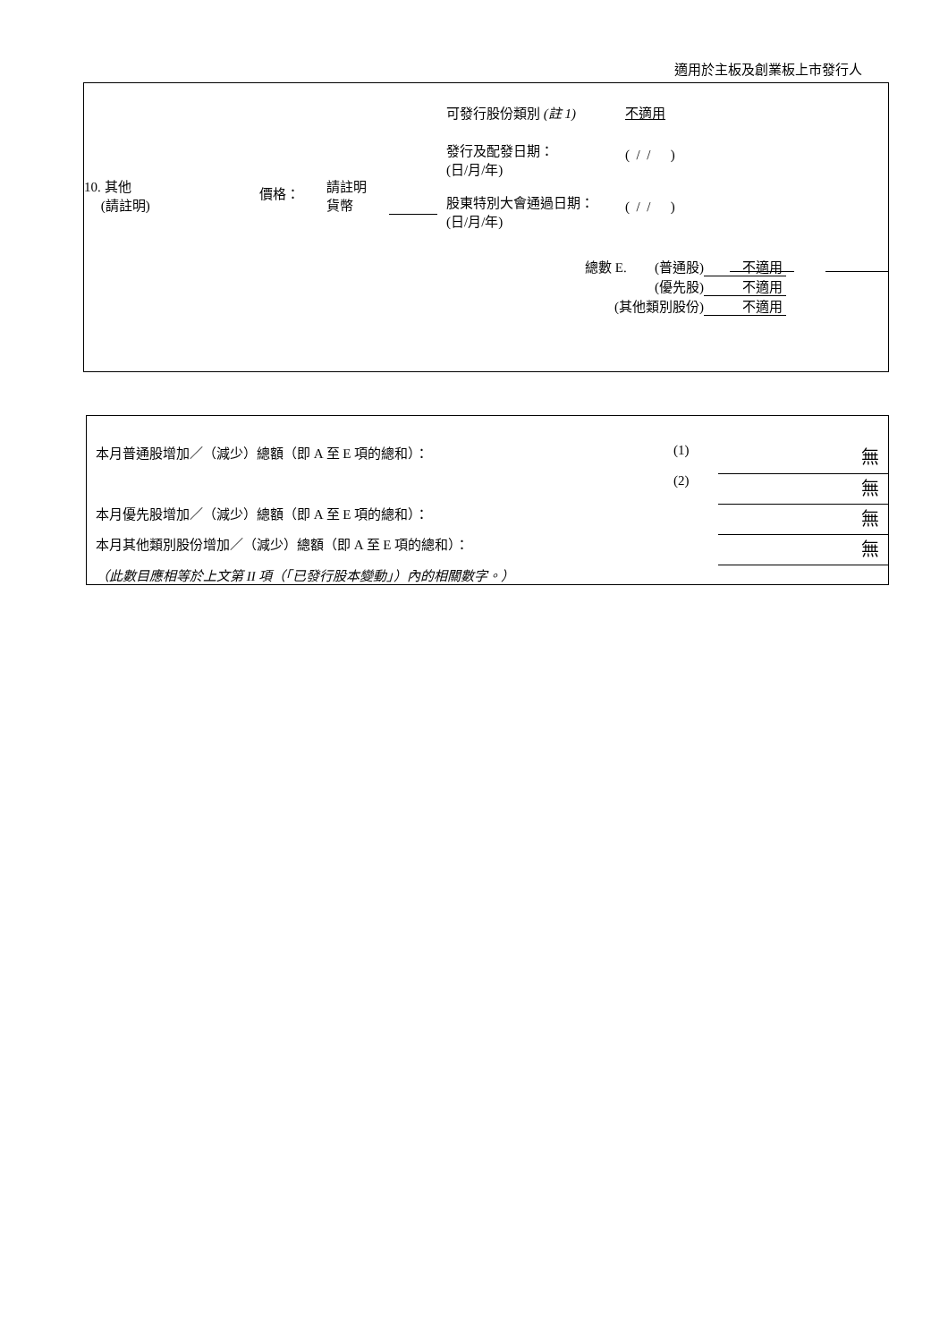適用於主板及創業板上市發行人
| / 10. 其他 (請註明) / 價格： / 請註明 貨幣 / / | / 可發行股份類別 (註 1) / 不適用 / / 發行及配發日期： (日/月/年) / ( / / ) / / 股東特別大會通過日期： (日/月/年) / ( / / ) / |
| 總數 E. | (普通股) | 不適用 |
| | (優先股) | 不適用 |
| (其他類別股份) | | 不適用 |
| 本月普通股增加／（減少）總額（即 A 至 E 項的總和）： | (1) | 無 |
| | (2) | 無 |
| 本月優先股增加／（減少）總額（即 A 至 E 項的總和）： | | 無 |
| 本月其他類別股份增加／（減少）總額（即 A 至 E 項的總和）： | | 無 |
| （此數目應相等於上文第 II 項（「已發行股本變動」）內的相關數字。） | | |